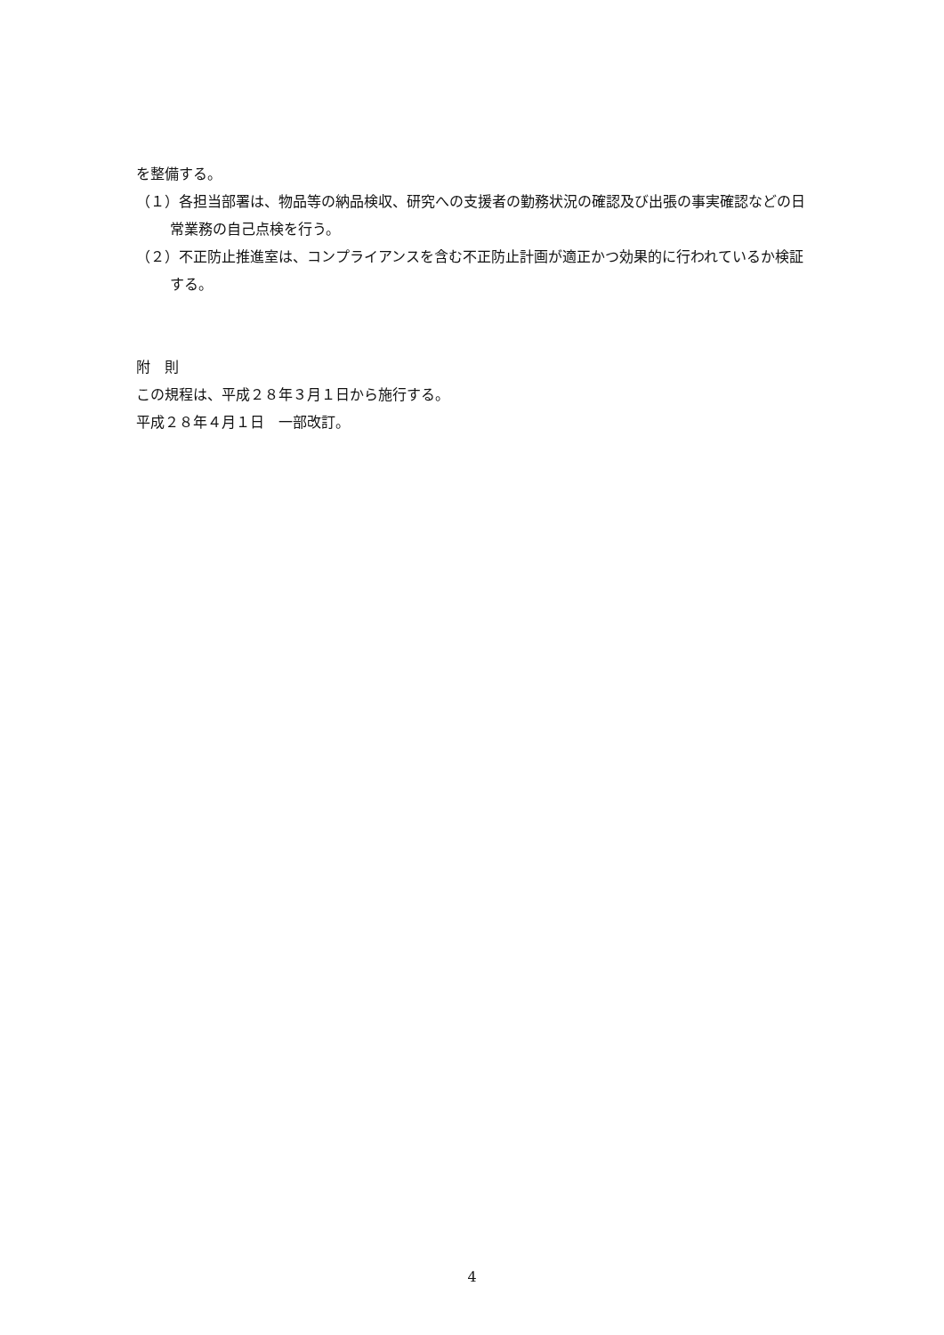を整備する。
（１）各担当部署は、物品等の納品検収、研究への支援者の勤務状況の確認及び出張の事実確認などの日常業務の自己点検を行う。
（２）不正防止推進室は、コンプライアンスを含む不正防止計画が適正かつ効果的に行われているか検証する。
附　則
この規程は、平成２８年３月１日から施行する。
平成２８年４月１日　一部改訂。
4